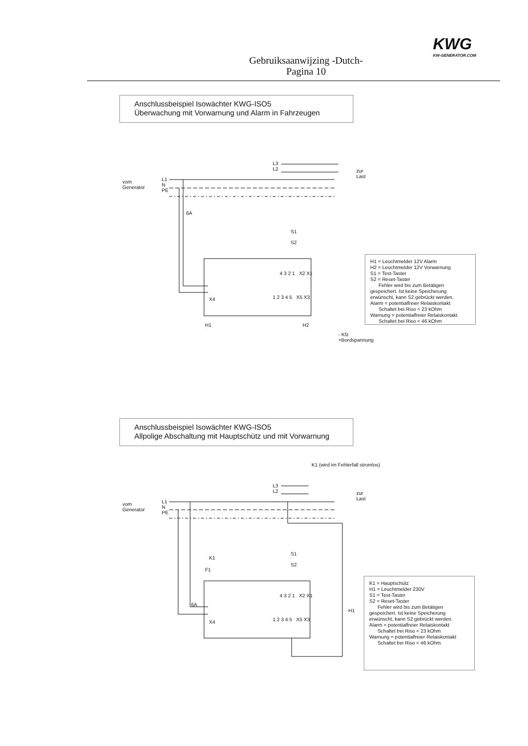KWG
KW-GENERATOR.COM
Gebruiksaanwijzing -Dutch-
Pagina 10
Anschlussbeispiel Isowächter KWG-ISO5
Überwachung mit Vorwarnung und Alarm in Fahrzeugen
vom
Generator
L1
N
PE
L3
L2
zur
Last
6A
S1
S2
H1 H2
- Kfz
+Bordspannung
X4
4 3 2 1 X2 X1
1 2 3 4 5 X5 X3
H1 = Leuchtmelder 12V Alarm
H2 = Leuchtmelder 12V Vorwarnung
S1 = Test-Taster
S2 = Reset-Taster
Fehler wird bis zum Betätigen gespeichert. Ist keine Speicherung erwünscht, kann S2 gebrückt werden.
Alarm = potentialfreier Relaiskontakt
Schaltet bei Riso < 23 kOhm
Warnung = potentialfreier Relaiskontakt
Schaltet bei Riso < 46 kOhm
Anschlussbeispiel Isowächter KWG-ISO5
Allpolige Abschaltung mit Hauptschütz und mit Vorwarnung
K1 (wird im Fehlerfall stromlos)
vom
Generator
L1
N
PE
L3
L2
zur
Last
K1
F1
6A
S1
S2
H1
X4
4 3 2 1 X2 X1
1 2 3 4 5 X5 X3
K1 = Hauptschütz
H1 = Leuchtmelder 230V
S1 = Test-Taster
S2 = Reset-Taster
Fehler wird bis zum Betätigen gespeichert. Ist keine Speicherung erwünscht, kann S2 gebrückt werden.
Alarm = potentialfreier Relaiskontakt
Schaltet bei Riso < 23 kOhm
Warnung = potentialfreier Relaiskontakt
Schaltet bei Riso < 46 kOhm